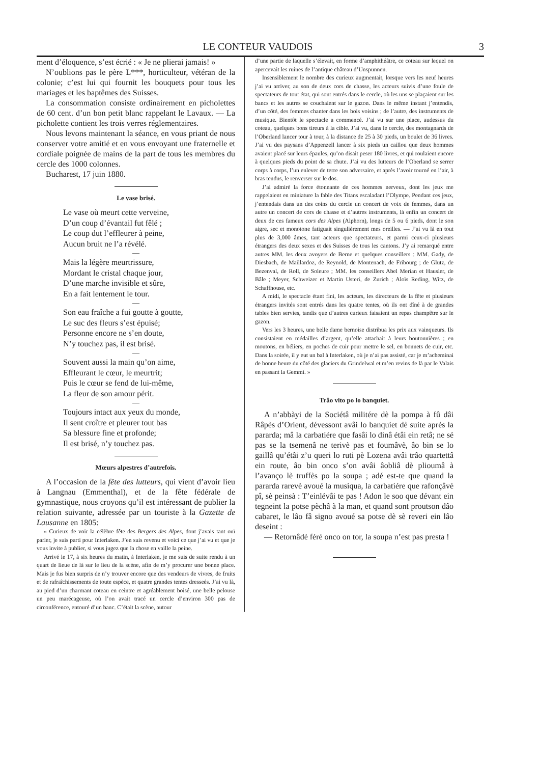LE CONTEUR VAUDOIS 3
ment d’éloquence, s’est écrié : « Je ne plierai jamais! »
N’oublions pas le père L***, horticulteur, vétéran de la colonie; c’est lui qui fournit les bouquets pour tous les mariages et les baptêmes des Suisses.
La consommation consiste ordinairement en picholettes de 60 cent. d’un bon petit blanc rappelant le Lavaux. — La picholette contient les trois verres réglementaires.
Nous levons maintenant la séance, en vous priant de nous conserver votre amitié et en vous envoyant une fraternelle et cordiale poignée de mains de la part de tous les membres du cercle des 1000 colonnes.
Bucharest, 17 juin 1880.
Le vase brisé.
Le vase où meurt cette verveine,
D’un coup d’évantail fut fêlé ;
Le coup dut l’effleurer à peine,
Aucun bruit ne l’a révélé.
—
Mais la légère meurtrissure,
Mordant le cristal chaque jour,
D’une marche invisible et sûre,
En a fait lentement le tour.
—
Son eau fraîche a fui goutte à goutte,
Le suc des fleurs s’est épuisé;
Personne encore ne s’en doute,
N’y touchez pas, il est brisé.
—
Souvent aussi la main qu’on aime,
Effleurant le cœur, le meurtrit;
Puis le cœur se fend de lui-même,
La fleur de son amour périt.
—
Toujours intact aux yeux du monde,
Il sent croître et pleurer tout bas
Sa blessure fine et profonde;
Il est brisé, n’y touchez pas.
Mœurs alpestres d’autrefois.
A l’occasion de la fête des lutteurs, qui vient d’avoir lieu à Langnau (Emmenthal), et de la fête fédérale de gymnastique, nous croyons qu’il est intéressant de publier la relation suivante, adressée par un touriste à la Gazette de Lausanne en 1805:
« Curieux de voir la célèbre fête des Bergers des Alpes, dont j’avais tant ouï parler, je suis parti pour Interlaken. J’en suis revenu et voici ce que j’ai vu et que je vous invite à publier, si vous jugez que la chose en vaille la peine.
Arrivé le 17, à six heures du matin, à Interlaken, je me suis de suite rendu à un quart de lieue de là sur le lieu de la scène, afin de m’y procurer une bonne place. Mais je fus bien surpris de n’y trouver encore que des vendeurs de vivres, de fruits et de rafraîchissements de toute espèce, et quatre grandes tentes dresseés. J’ai vu là, au pied d’un charmant coteau en ceintre et agréablement boisé, une belle pelouse un peu marécageuse, où l’on avait tracé un cercle d’environ 300 pas de circonférence, entouré d’un banc. C’était la scène, autour
d’une partie de laquelle s’élevait, en forme d’amphithéâtre, ce coteau sur lequel on apercevait les ruines de l’antique château d’Unspunnen.
Insensiblement le nombre des curieux augmentait, lorsque vers les neuf heures j’ai vu arriver, au son de deux cors de chasse, les acteurs suivis d’une foule de spectateurs de tout état, qui sont entrés dans le cercle, où les uns se plaçaient sur les bancs et les autres se couchaient sur le gazon. Dans le même instant j’entendis, d’un côté, des femmes chanter dans les bois voisins ; de l’autre, des instruments de musique. Bientôt le spectacle a commencé. J’ai vu sur une place, audessus du coteau, quelques bons tireurs à la cible. J’ai vu, dans le cercle, des montagnards de l’Oberland lancer tour à tour, à la distance de 25 à 30 pieds, un boulet de 36 livres. J’ai vu des paysans d’Appenzell lancer à six pieds un caillou que deux hommes avaient placé sur leurs épaules, qu’on disait peser 180 livres, et qui roulaient encore à quelques pieds du point de sa chute. J’ai vu des lutteurs de l’Oberland se serrer corps à corps, l’un enlever de terre son adversaire, et après l’avoir tourné en l’air, à bras tendus, le renverser sur le dos.
J’ai admiré la force étonnante de ces hommes nerveux, dont les jeux me rappelaient en miniature la fable des Titans escaladant l’Olympe. Pendant ces jeux, j’entendais dans un des coins du cercle un concert de voix de femmes, dans un autre un concert de cors de chasse et d’autres instruments, là enfin un concert de deux de ces fameux cors des Alpes (Alphorn), longs de 5 ou 6 pieds, dont le son aigre, sec et monotone fatiguait singulièrement mes oreilles. — J’ai vu là en tout plus de 3,000 âmes, tant acteurs que spectateurs, et parmi ceux-ci plusieurs étrangers des deux sexes et des Suisses de tous les cantons. J’y ai remarqué entre autres MM. les deux avoyers de Berne et quelques conseillers : MM. Gady, de Diesbach, de Maillardoz, de Reynold, de Montenach, de Fribourg ; de Glutz, de Bezenval, de Roll, de Soleure ; MM. les conseillers Abel Merian et Hausler, de Bâle ; Meyer, Schweizer et Martin Usteri, de Zurich ; Aloïs Reding, Witz, de Schaffhouse, etc.
A midi, le spectacle étant fini, les acteurs, les directeurs de la fête et plusieurs étrangers invités sont entrés dans les quatre tentes, où ils ont dîné à de grandes tables bien servies, tandis que d’autres curieux faisaient un repas champêtre sur le gazon.
Vers les 3 heures, une belle dame bernoise distribua les prix aux vainqueurs. Ils consistaient en médailles d’argent, qu’elle attachait à leurs boutonnières ; en moutons, en béliers, en poches de cuir pour mettre le sel, en bonnets de cuir, etc. Dans la soirée, il y eut un bal à Interlaken, où je n’ai pas assisté, car je m’acheminai de bonne heure du côté des glaciers du Grindelwal et m’en revins de là par le Valais en passant la Gemmi. »
Trâo vito po lo banquiet.
A n’abbàyi de la Sociétâ militére dè la pompa à fû dâi Râpès d’Orient, dévessont avâi lo banquiet dè suite aprés la pararda; mâ la carbatiére que fasâi lo dinâ étâi ein retâ; ne sé pas se la tsemenâ ne terivè pas et foumâvè, âo bin se lo gaillâ qu’étâi z’u queri lo ruti pè Lozena avâi trâo quartettâ ein route, âo bin onco s’on avâi âobliâ dè plioumâ à l’avanço lè truffès po la soupa ; adé est-te que quand la pararda rarevè avoué la musiqua, la carbatiére que rafonçâvè pî, sè peinsà : T’einlévâi te pas ! Adon le soo que dévant ein tegneint la potse pèchâ à la man, et quand sont proutson dâo cabaret, le lâo fâ signo avoué sa potse dè sè reveri ein lâo deseint :
— Retornâdè férè onco on tor, la soupa n’est pas presta !